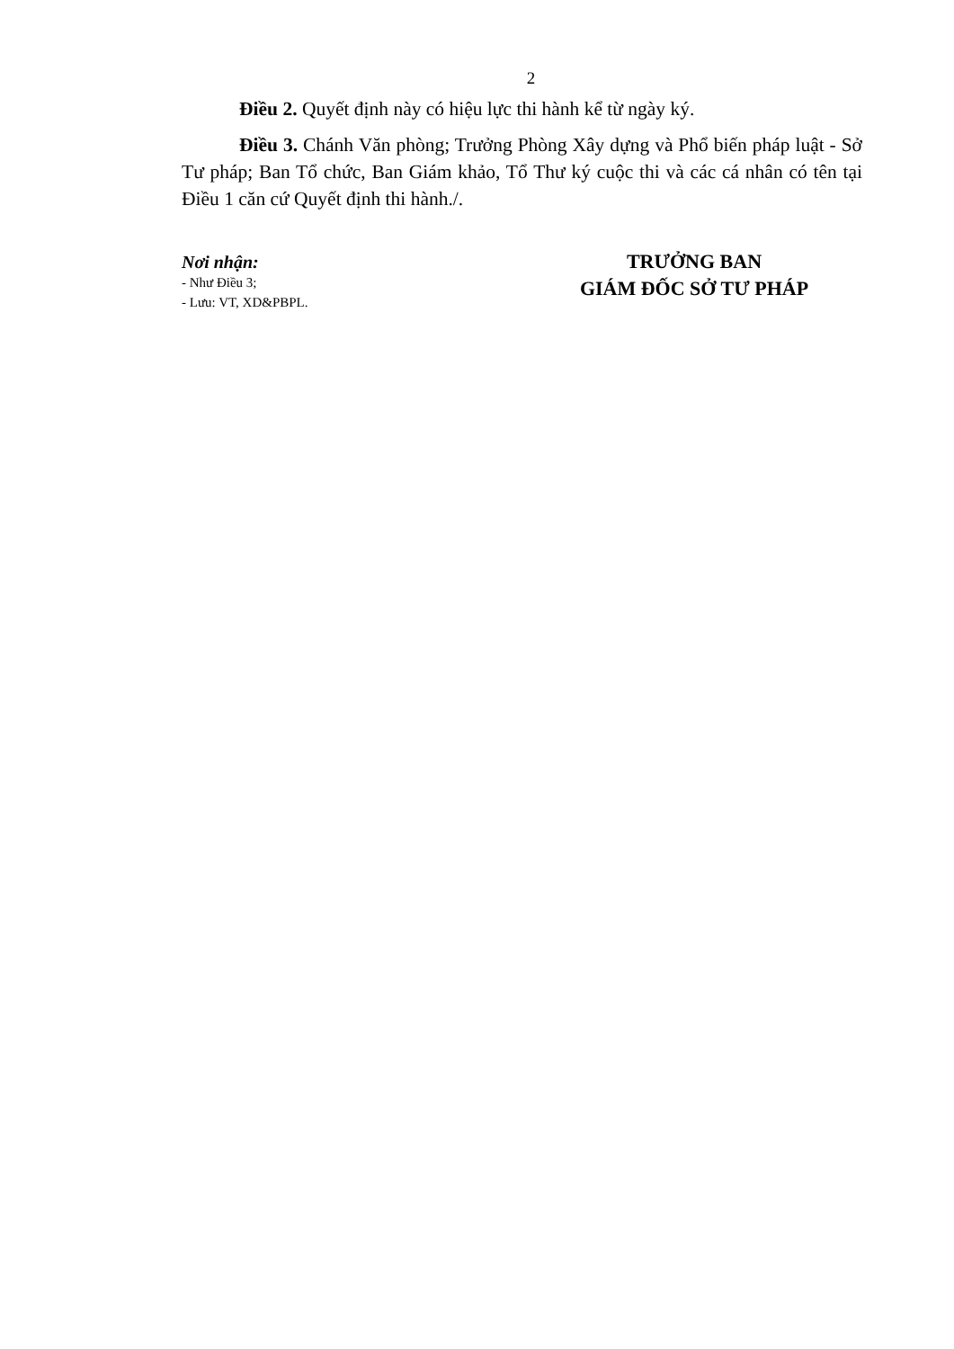2
Điều 2. Quyết định này có hiệu lực thi hành kể từ ngày ký.
Điều 3. Chánh Văn phòng; Trưởng Phòng Xây dựng và Phổ biến pháp luật - Sở Tư pháp; Ban Tổ chức, Ban Giám khảo, Tổ Thư ký cuộc thi và các cá nhân có tên tại Điều 1 căn cứ Quyết định thi hành./.
Nơi nhận:
- Như Điều 3;
- Lưu: VT, XD&PBPL.
TRƯỞNG BAN
GIÁM ĐỐC SỞ TƯ PHÁP